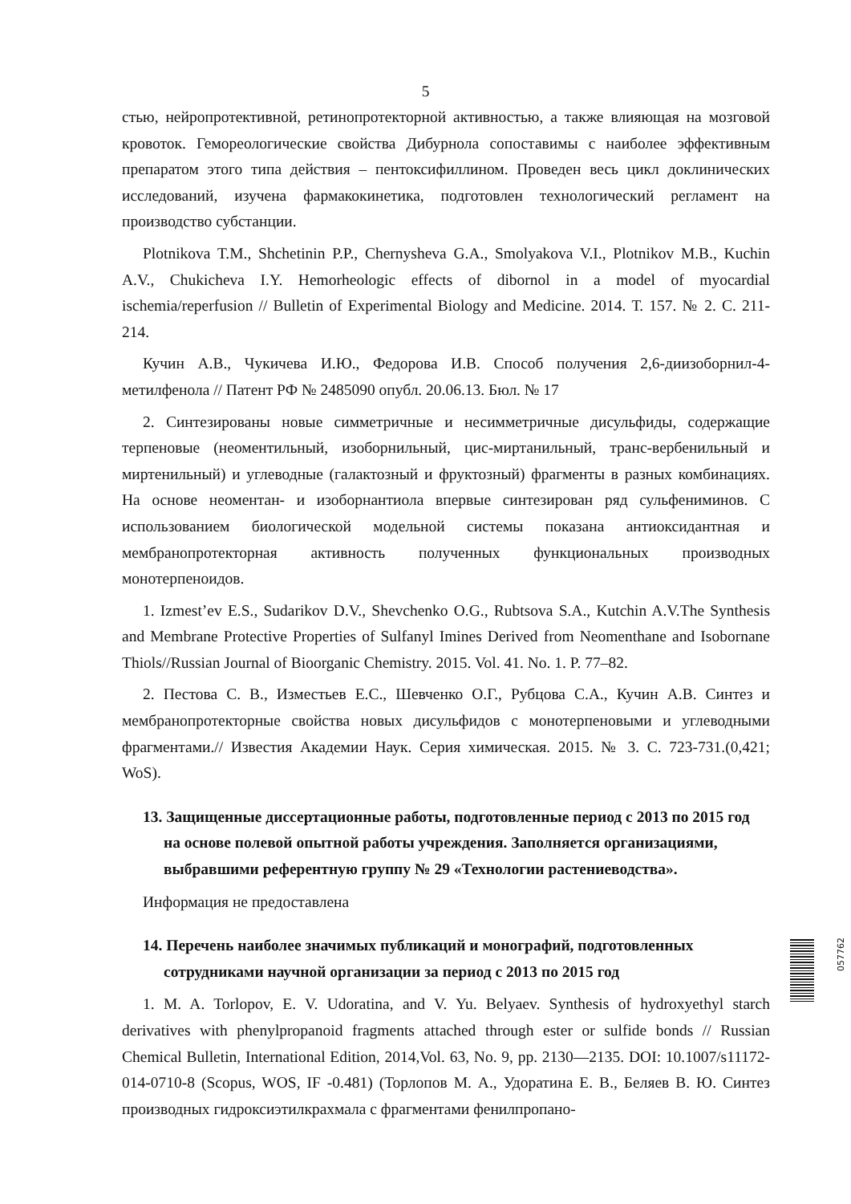5
стью, нейропротективной, ретинопротекторной активностью, а также влияющая на мозговой кровоток. Гемореологические свойства Дибурнола сопоставимы с наиболее эффективным препаратом этого типа действия – пентоксифиллином. Проведен весь цикл доклинических исследований, изучена фармакокинетика, подготовлен технологический регламент на производство субстанции.
Plotnikova T.M., Shchetinin P.P., Chernysheva G.A., Smolyakova V.I., Plotnikov M.B., Kuchin A.V., Chukicheva I.Y. Hemorheologic effects of dibornol in a model of myocardial ischemia/reperfusion // Bulletin of Experimental Biology and Medicine. 2014. Т. 157. № 2. С. 211-214.
Кучин А.В., Чукичева И.Ю., Федорова И.В. Способ получения 2,6-диизоборнил-4-метилфенола // Патент РФ № 2485090 опубл. 20.06.13. Бюл. № 17
2. Синтезированы новые симметричные и несимметричные дисульфиды, содержащие терпеновые (неоментильный, изоборнильный, цис-миртанильный, транс-вербенильный и миртенильный) и углеводные (галактозный и фруктозный) фрагменты в разных комбинациях. На основе неоментан- и изоборнантиола впервые синтезирован ряд сульфениминов. С использованием биологической модельной системы показана антиоксидантная и мембранопротекторная активность полученных функциональных производных монотерпеноидов.
1. Izmest’ev E.S., Sudarikov D.V., Shevchenko O.G., Rubtsova S.A., Kutchin A.V.The Synthesis and Membrane Protective Properties of Sulfanyl Imines Derived from Neomenthane and Isobornane Thiols//Russian Journal of Bioorganic Chemistry. 2015. Vol. 41. No. 1. P. 77–82.
2. Пестова С. В., Изместьев Е.С., Шевченко О.Г., Рубцова С.А., Кучин А.В. Синтез и мембранопротекторные свойства новых дисульфидов с монотерпеновыми и углеводными фрагментами.// Известия Академии Наук. Серия химическая. 2015. № 3. С. 723-731.(0,421; WoS).
13. Защищенные диссертационные работы, подготовленные период с 2013 по 2015 год на основе полевой опытной работы учреждения. Заполняется организациями, выбравшими референтную группу № 29 «Технологии растениеводства».
Информация не предоставлена
14. Перечень наиболее значимых публикаций и монографий, подготовленных сотрудниками научной организации за период с 2013 по 2015 год
1. M. A. Torlopov, E. V. Udoratina, and V. Yu. Belyaev. Synthesis of hydroxyethyl starch derivatives with phenylpropanoid fragments attached through ester or sulfide bonds // Russian Chemical Bulletin, International Edition, 2014,Vol. 63, No. 9, pp. 2130—2135. DOI: 10.1007/s11172-014-0710-8 (Scopus, WOS, IF -0.481) (Торлопов М. А., Удоратина Е. В., Беляев В. Ю. Синтез производных гидроксиэтилкрахмала с фрагментами фенилпропано-
057762